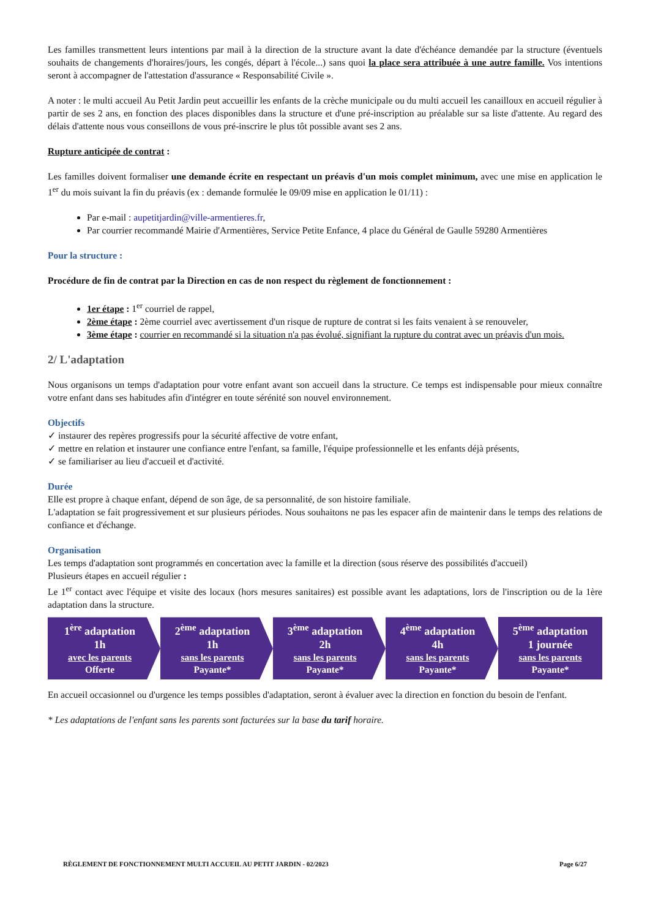Les familles transmettent leurs intentions par mail à la direction de la structure avant la date d'échéance demandée par la structure (éventuels souhaits de changements d'horaires/jours, les congés, départ à l'école...) sans quoi la place sera attribuée à une autre famille. Vos intentions seront à accompagner de l'attestation d'assurance « Responsabilité Civile ».
A noter : le multi accueil Au Petit Jardin peut accueillir les enfants de la crèche municipale ou du multi accueil les canailloux en accueil régulier à partir de ses 2 ans, en fonction des places disponibles dans la structure et d'une pré-inscription au préalable sur sa liste d'attente. Au regard des délais d'attente nous vous conseillons de vous pré-inscrire le plus tôt possible avant ses 2 ans.
Rupture anticipée de contrat :
Les familles doivent formaliser une demande écrite en respectant un préavis d'un mois complet minimum, avec une mise en application le 1<sup>er</sup> du mois suivant la fin du préavis (ex : demande formulée le 09/09 mise en application le 01/11) :
Par e-mail : aupetitjardin@ville-armentieres.fr,
Par courrier recommandé Mairie d'Armentières, Service Petite Enfance, 4 place du Général de Gaulle 59280 Armentières
Pour la structure :
Procédure de fin de contrat par la Direction en cas de non respect du règlement de fonctionnement :
1er étape : 1<sup>er</sup> courriel de rappel,
2ème étape : 2ème courriel avec avertissement d'un risque de rupture de contrat si les faits venaient à se renouveler,
3ème étape : courrier en recommandé si la situation n'a pas évolué, signifiant la rupture du contrat avec un préavis d'un mois.
2/ L'adaptation
Nous organisons un temps d'adaptation pour votre enfant avant son accueil dans la structure. Ce temps est indispensable pour mieux connaître votre enfant dans ses habitudes afin d'intégrer en toute sérénité son nouvel environnement.
Objectifs
✓ instaurer des repères progressifs pour la sécurité affective de votre enfant,
✓ mettre en relation et instaurer une confiance entre l'enfant, sa famille, l'équipe professionnelle et les enfants déjà présents,
✓ se familiariser au lieu d'accueil et d'activité.
Durée
Elle est propre à chaque enfant, dépend de son âge, de sa personnalité, de son histoire familiale.
L'adaptation se fait progressivement et sur plusieurs périodes. Nous souhaitons ne pas les espacer afin de maintenir dans le temps des relations de confiance et d'échange.
Organisation
Les temps d'adaptation sont programmés en concertation avec la famille et la direction (sous réserve des possibilités d'accueil)
Plusieurs étapes en accueil régulier :
Le 1<sup>er</sup> contact avec l'équipe et visite des locaux (hors mesures sanitaires) est possible avant les adaptations, lors de l'inscription ou de la 1ère adaptation dans la structure.
1<sup>ère</sup> adaptation
1h
avec les parents
Offerte
2<sup>ème</sup> adaptation
1h
sans les parents
Payante*
3<sup>ème</sup> adaptation
2h
sans les parents
Payante*
4<sup>ème</sup> adaptation
4h
sans les parents
Payante*
5<sup>ème</sup> adaptation
1 journée
sans les parents
Payante*
En accueil occasionnel ou d'urgence les temps possibles d'adaptation, seront à évaluer avec la direction en fonction du besoin de l'enfant.
* Les adaptations de l'enfant sans les parents sont facturées sur la base du tarif horaire.
RÈGLEMENT DE FONCTIONNEMENT MULTI ACCUEIL AU PETIT JARDIN - 02/2023 Page 6/27